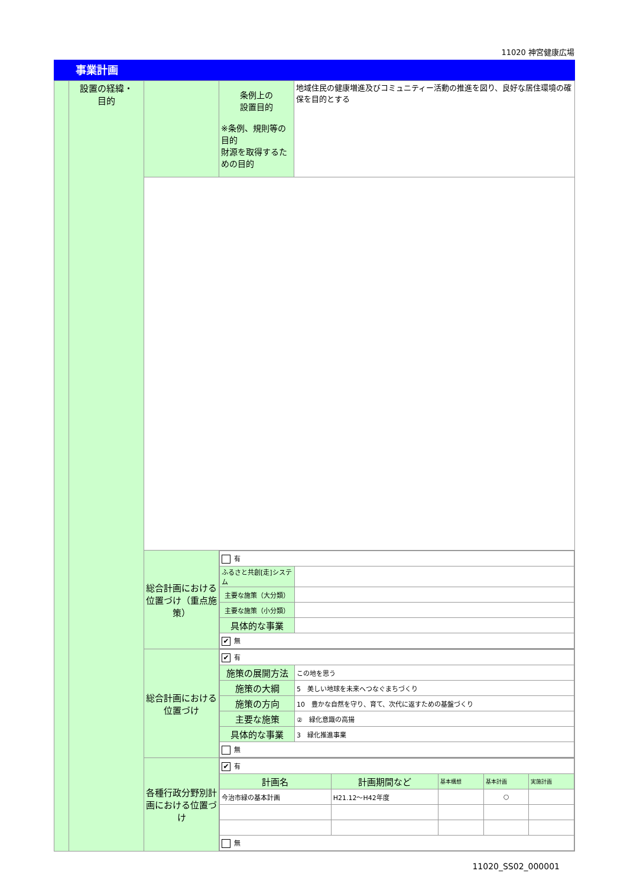11020 神宮健康広場
事業計画
| | 設置の経緯・ 目的 | | 条例上の 設置目的 ※条例、規則等の目的 財源を取得するための目的 | 地域住民の健康増進及びコミュニティー活動の推進を図り、良好な居住環境の確保を目的とする |
| | | 総合計画における位置づけ（重点施策） | / 有 / / / ふるさと共創[走]システム / / / 主要な施策（大分類） / / / 主要な施策（小分類） / / / 具体的な事業 / / / ✔ 無 / / | |
| | | 総合計画における位置づけ | / ✔ 有 / / / 施策の展開方法 / この地を思う / / 施策の大綱 / 5 美しい地球を未来へつなぐまちづくり / / 施策の方向 / 10 豊かな自然を守り、育て、次代に返すための基盤づくり / / 主要な施策 / ② 緑化意識の高揚 / / 具体的な事業 / 3 緑化推進事業 / / 無 / / | |
| | | 各種行政分野別計画における位置づけ | / ✔ 有 / / / / / / 計画名 / 計画期間など / 基本構想 / 基本計画 / 実施計画 / / 今治市緑の基本計画 / H21.12～H42年度 / / ○ / / / 無 / / / / / | |
11020_SS02_000001